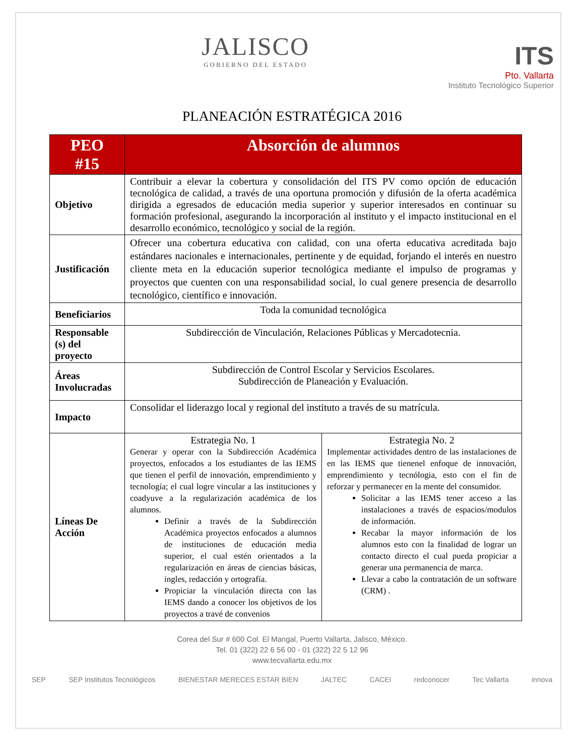JALISCO
GOBIERNO DEL ESTADO
ITS
Pto. Vallarta
Instituto Tecnológico Superior
PLANEACIÓN ESTRATÉGICA 2016
| PEO #15 | Absorción de alumnos | |
| --- | --- | --- |
| Objetivo | Contribuir a elevar la cobertura y consolidación del ITS PV como opción de educación tecnológica de calidad, a través de una oportuna promoción y difusión de la oferta académica dirigida a egresados de educación media superior y superior interesados en continuar su formación profesional, asegurando la incorporación al instituto y el impacto institucional en el desarrollo económico, tecnológico y social de la región. | |
| Justificación | Ofrecer una cobertura educativa con calidad, con una oferta educativa acreditada bajo estándares nacionales e internacionales, pertinente y de equidad, forjando el interés en nuestro cliente meta en la educación superior tecnológica mediante el impulso de programas y proyectos que cuenten con una responsabilidad social, lo cual genere presencia de desarrollo tecnológico, científico e innovación. | |
| Beneficiarios | Toda la comunidad tecnológica | |
| Responsable (s) del proyecto | Subdirección de Vinculación, Relaciones Públicas y Mercadotecnia. | |
| Áreas Involucradas | Subdirección de Control Escolar y Servicios Escolares. Subdirección de Planeación y Evaluación. | |
| Impacto | Consolidar el liderazgo local y regional del instituto a través de su matrícula. | |
| Líneas De Acción | Estrategia No. 1 Generar y operar con la Subdirección Académica proyectos, enfocados a los estudiantes de las IEMS que tienen el perfil de innovación, emprendimiento y tecnología; el cual logre vincular a las instituciones y coadyuve a la regularización académica de los alumnos. Definir a través de la Subdirección Académica proyectos enfocados a alumnos de instituciones de educación media superior, el cual estén orientados a la regularización en áreas de ciencias básicas, ingles, redacción y ortografía. Propiciar la vinculación directa con las IEMS dando a conocer los objetivos de los proyectos a travé de convenios | Estrategia No. 2 Implementar actividades dentro de las instalaciones de en las IEMS que tienenel enfoque de innovación, emprendimiento y tecnólogia, esto con el fin de reforzar y permanecer en la mente del consumidor. Solicitar a las IEMS tener acceso a las instalaciones a través de espacios/modulos de información. Recabar la mayor información de los alumnos esto con la finalidad de lograr un contacto directo el cual pueda propiciar a generar una permanencia de marca. Llevar a cabo la contratación de un software (CRM) . |
Corea del Sur # 600 Col. El Mangal, Puerto Vallarta, Jalisco, México.
Tel. 01 (322) 22 6 56 00 - 01 (322) 22 5 12 96
www.tecvallarta.edu.mx
SEP SEP Institutos Tecnológicos BIENESTAR MERECES ESTAR BIEN JALTEC CACEI redconocer Tec Vallarta innova